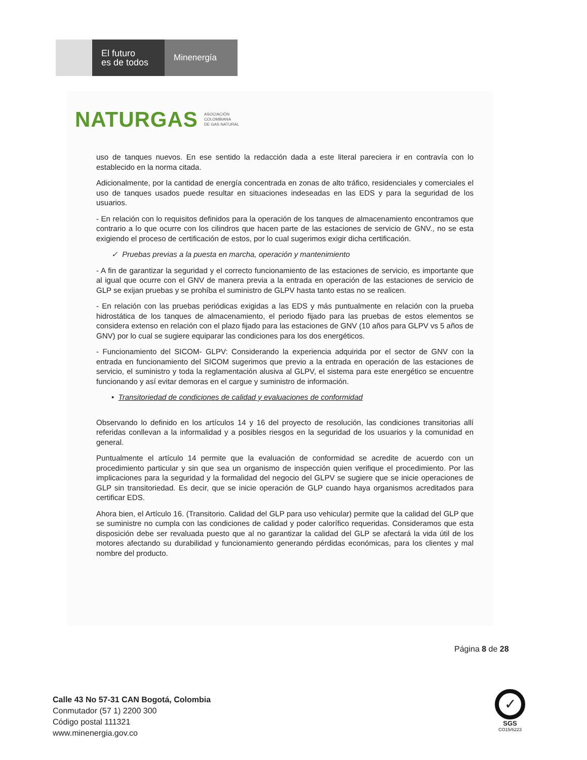El futuro
es de todos
Minenergía
NATURGAS ASOCIACIÓN
COLOMBIANA
DE GAS NATURAL
uso de tanques nuevos. En ese sentido la redacción dada a este literal pareciera ir en contravía con lo establecido en la norma citada.
Adicionalmente, por la cantidad de energía concentrada en zonas de alto tráfico, residenciales y comerciales el uso de tanques usados puede resultar en situaciones indeseadas en las EDS y para la seguridad de los usuarios.
- En relación con lo requisitos definidos para la operación de los tanques de almacenamiento encontramos que contrario a lo que ocurre con los cilindros que hacen parte de las estaciones de servicio de GNV., no se esta exigiendo el proceso de certificación de estos, por lo cual sugerimos exigir dicha certificación.
✓ Pruebas previas a la puesta en marcha, operación y mantenimiento
- A fin de garantizar la seguridad y el correcto funcionamiento de las estaciones de servicio, es importante que al igual que ocurre con el GNV de manera previa a la entrada en operación de las estaciones de servicio de GLP se exijan pruebas y se prohíba el suministro de GLPV hasta tanto estas no se realicen.
- En relación con las pruebas periódicas exigidas a las EDS y más puntualmente en relación con la prueba hidrostática de los tanques de almacenamiento, el periodo fijado para las pruebas de estos elementos se considera extenso en relación con el plazo fijado para las estaciones de GNV (10 años para GLPV vs 5 años de GNV) por lo cual se sugiere equiparar las condiciones para los dos energéticos.
- Funcionamiento del SICOM- GLPV: Considerando la experiencia adquirida por el sector de GNV con la entrada en funcionamiento del SICOM sugerimos que previo a la entrada en operación de las estaciones de servicio, el suministro y toda la reglamentación alusiva al GLPV, el sistema para este energético se encuentre funcionando y así evitar demoras en el cargue y suministro de información.
• Transitoriedad de condiciones de calidad y evaluaciones de conformidad
Observando lo definido en los artículos 14 y 16 del proyecto de resolución, las condiciones transitorias allí referidas conllevan a la informalidad y a posibles riesgos en la seguridad de los usuarios y la comunidad en general.
Puntualmente el artículo 14 permite que la evaluación de conformidad se acredite de acuerdo con un procedimiento particular y sin que sea un organismo de inspección quien verifique el procedimiento. Por las implicaciones para la seguridad y la formalidad del negocio del GLPV se sugiere que se inicie operaciones de GLP sin transitoriedad. Es decir, que se inicie operación de GLP cuando haya organismos acreditados para certificar EDS.
Ahora bien, el Artículo 16. (Transitorio. Calidad del GLP para uso vehicular) permite que la calidad del GLP que se suministre no cumpla con las condiciones de calidad y poder calorífico requeridas. Consideramos que esta disposición debe ser revaluada puesto que al no garantizar la calidad del GLP se afectará la vida útil de los motores afectando su durabilidad y funcionamiento generando pérdidas económicas, para los clientes y mal nombre del producto.
Página 8 de 28
Calle 43 No 57-31 CAN Bogotá, Colombia
Conmutador (57 1) 2200 300
Código postal 111321
www.minenergia.gov.co
✓
SGS
CO15/6223